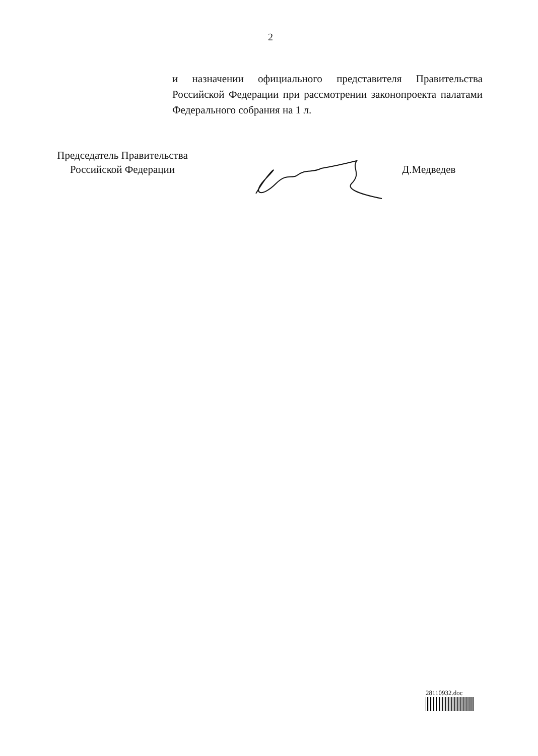2
и назначении официального представителя Правительства Российской Федерации при рассмотрении законопроекта палатами Федерального собрания на 1 л.
Председатель Правительства
Российской Федерации
Д.Медведев
28110932.doc